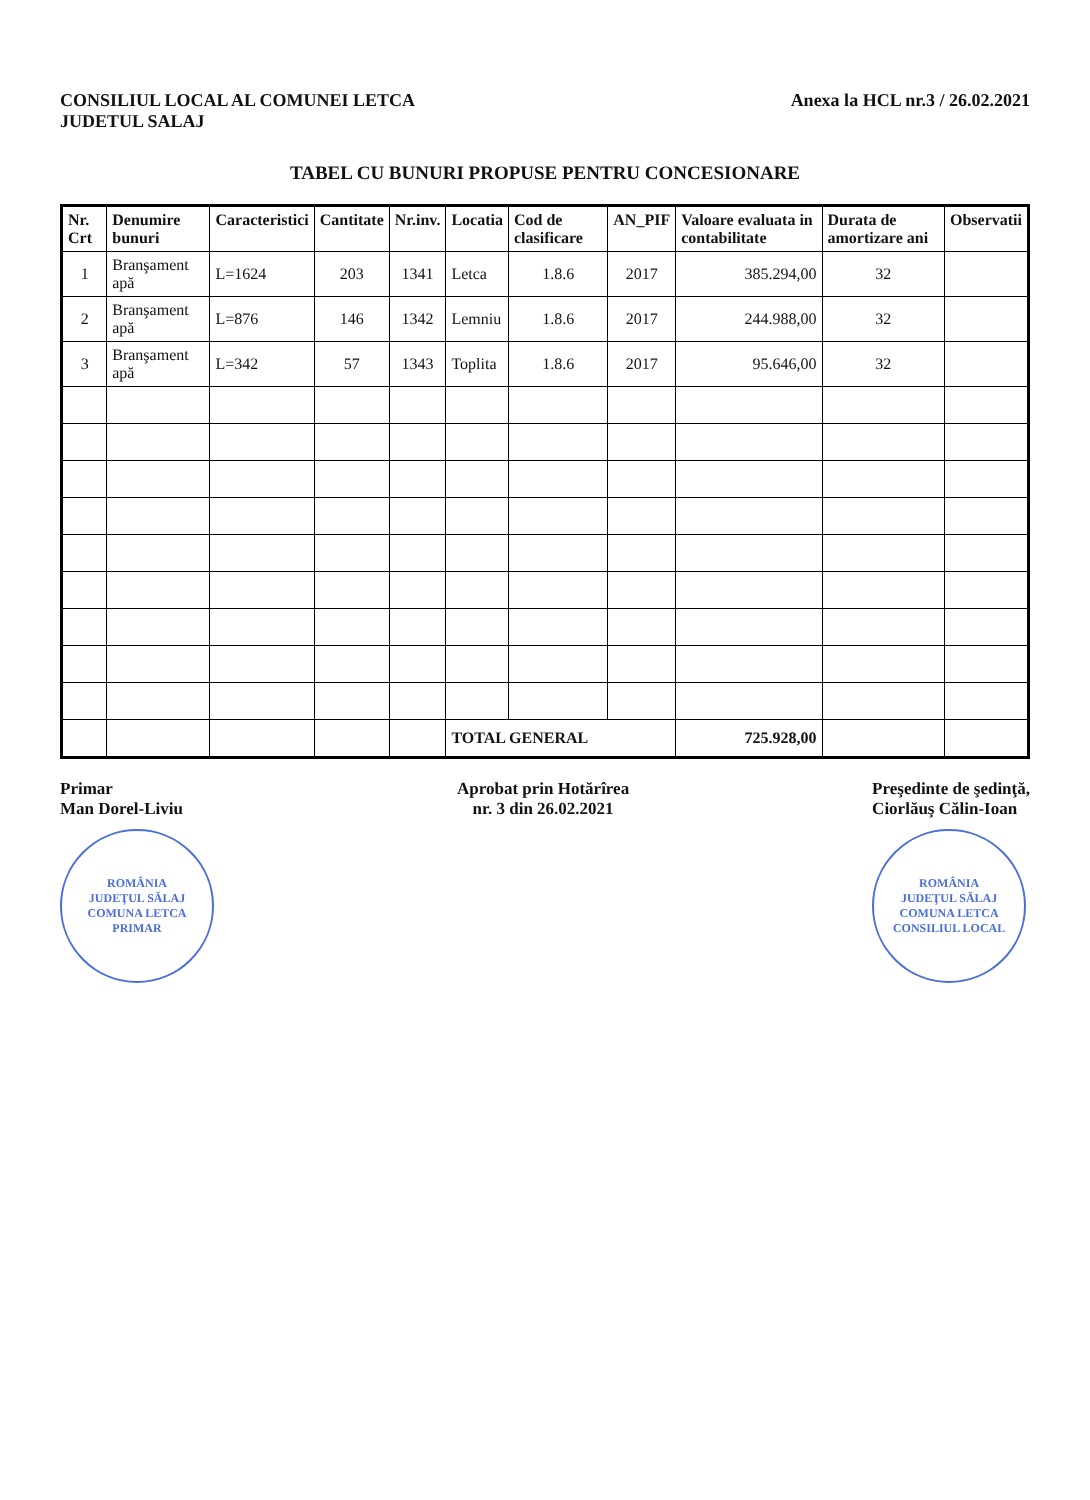CONSILIUL LOCAL AL COMUNEI LETCA
JUDETUL SALAJ
Anexa la HCL nr.3 / 26.02.2021
TABEL CU BUNURI PROPUSE PENTRU CONCESIONARE
| Nr. Crt | Denumire bunuri | Caracteristici | Cantitate | Nr.inv. | Locatia | Cod de clasificare | AN_PIF | Valoare evaluata in contabilitate | Durata de amortizare ani | Observatii |
| --- | --- | --- | --- | --- | --- | --- | --- | --- | --- | --- |
| 1 | Branşament apă | L=1624 | 203 | 1341 | Letca | 1.8.6 | 2017 | 385.294,00 | 32 | |
| 2 | Branşament apă | L=876 | 146 | 1342 | Lemniu | 1.8.6 | 2017 | 244.988,00 | 32 | |
| 3 | Branşament apă | L=342 | 57 | 1343 | Toplita | 1.8.6 | 2017 | 95.646,00 | 32 | |
| | | | | | TOTAL GENERAL | | | 725.928,00 | | |
Primar
Man Dorel-Liviu
ROMÂNIA
JUDEŢUL SĂLAJ COMUNA LETCA
PRIMAR
Aprobat prin Hotărîrea
nr. 3 din 26.02.2021
Preşedinte de şedinţă,
Ciorlăuş Călin-Ioan
ROMÂNIA
JUDEŢUL SĂLAJ COMUNA LETCA
CONSILIUL LOCAL